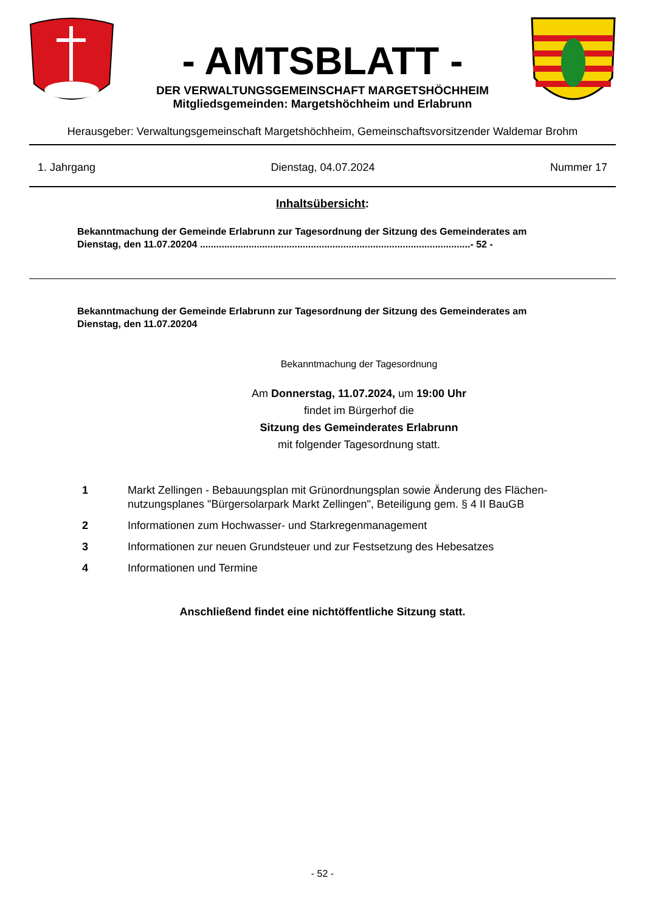- AMTSBLATT -
DER VERWALTUNGSGEMEINSCHAFT MARGETSHÖCHHEIM
Mitgliedsgemeinden: Margetshöchheim und Erlabrunn
Herausgeber: Verwaltungsgemeinschaft Margetshöchheim, Gemeinschaftsvorsitzender Waldemar Brohm
1. Jahrgang Dienstag, 04.07.2024 Nummer 17
Inhaltsübersicht:
Bekanntmachung der Gemeinde Erlabrunn zur Tagesordnung der Sitzung des Gemeinderates am Dienstag, den 11.07.20204 ....................................................................................................- 52 -
Bekanntmachung der Gemeinde Erlabrunn zur Tagesordnung der Sitzung des Gemeinderates am Dienstag, den 11.07.20204
Bekanntmachung der Tagesordnung
Am Donnerstag, 11.07.2024, um 19:00 Uhr
findet im Bürgerhof die
Sitzung des Gemeinderates Erlabrunn
mit folgender Tagesordnung statt.
1 Markt Zellingen - Bebauungsplan mit Grünordnungsplan sowie Änderung des Flächen-nutzungsplanes "Bürgersolarpark Markt Zellingen", Beteiligung gem. § 4 II BauGB
2 Informationen zum Hochwasser- und Starkregenmanagement
3 Informationen zur neuen Grundsteuer und zur Festsetzung des Hebesatzes
4 Informationen und Termine
Anschließend findet eine nichtöffentliche Sitzung statt.
- 52 -